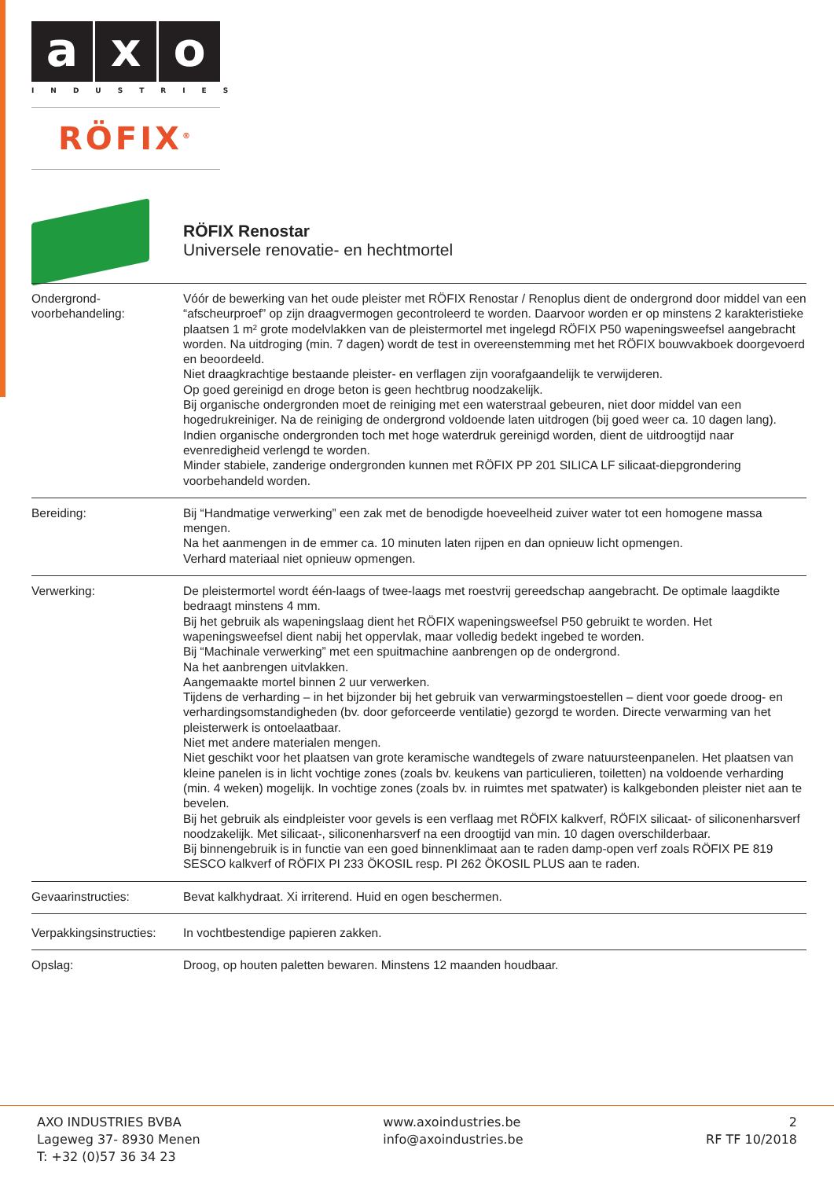a x o
INDUSTRIES
RÖFIX<sup>®</sup>
RÖFIX Renostar
Universele renovatie- en hechtmortel
| Ondergrond- voorbehandeling: | Vóór de bewerking van het oude pleister met RÖFIX Renostar / Renoplus dient de ondergrond door middel van een “afscheurproef” op zijn draagvermogen gecontroleerd te worden. Daarvoor worden er op minstens 2 karakteristieke plaatsen 1 m² grote modelvlakken van de pleistermortel met ingelegd RÖFIX P50 wapeningsweefsel aangebracht worden. Na uitdroging (min. 7 dagen) wordt de test in overeenstemming met het RÖFIX bouwvakboek doorgevoerd en beoordeeld. Niet draagkrachtige bestaande pleister- en verflagen zijn voorafgaandelijk te verwijderen. Op goed gereinigd en droge beton is geen hechtbrug noodzakelijk. Bij organische ondergronden moet de reiniging met een waterstraal gebeuren, niet door middel van een hogedrukreiniger. Na de reiniging de ondergrond voldoende laten uitdrogen (bij goed weer ca. 10 dagen lang). Indien organische ondergronden toch met hoge waterdruk gereinigd worden, dient de uitdroogtijd naar evenredigheid verlengd te worden. Minder stabiele, zanderige ondergronden kunnen met RÖFIX PP 201 SILICA LF silicaat-diepgrondering voorbehandeld worden. |
| Bereiding: | Bij “Handmatige verwerking” een zak met de benodigde hoeveelheid zuiver water tot een homogene massa mengen. Na het aanmengen in de emmer ca. 10 minuten laten rijpen en dan opnieuw licht opmengen. Verhard materiaal niet opnieuw opmengen. |
| Verwerking: | De pleistermortel wordt één-laags of twee-laags met roestvrij gereedschap aangebracht. De optimale laagdikte bedraagt minstens 4 mm. Bij het gebruik als wapeningslaag dient het RÖFIX wapeningsweefsel P50 gebruikt te worden. Het wapeningsweefsel dient nabij het oppervlak, maar volledig bedekt ingebed te worden. Bij “Machinale verwerking” met een spuitmachine aanbrengen op de ondergrond. Na het aanbrengen uitvlakken. Aangemaakte mortel binnen 2 uur verwerken. Tijdens de verharding – in het bijzonder bij het gebruik van verwarmingstoestellen – dient voor goede droog- en verhardingsomstandigheden (bv. door geforceerde ventilatie) gezorgd te worden. Directe verwarming van het pleisterwerk is ontoelaatbaar. Niet met andere materialen mengen. Niet geschikt voor het plaatsen van grote keramische wandtegels of zware natuursteenpanelen. Het plaatsen van kleine panelen is in licht vochtige zones (zoals bv. keukens van particulieren, toiletten) na voldoende verharding (min. 4 weken) mogelijk. In vochtige zones (zoals bv. in ruimtes met spatwater) is kalkgebonden pleister niet aan te bevelen. Bij het gebruik als eindpleister voor gevels is een verflaag met RÖFIX kalkverf, RÖFIX silicaat- of siliconenharsverf noodzakelijk. Met silicaat-, siliconenharsverf na een droogtijd van min. 10 dagen overschilderbaar. Bij binnengebruik is in functie van een goed binnenklimaat aan te raden damp-open verf zoals RÖFIX PE 819 SESCO kalkverf of RÖFIX PI 233 ÖKOSIL resp. PI 262 ÖKOSIL PLUS aan te raden. |
| Gevaarinstructies: | Bevat kalkhydraat. Xi irriterend. Huid en ogen beschermen. |
| Verpakkingsinstructies: | In vochtbestendige papieren zakken. |
| Opslag: | Droog, op houten paletten bewaren. Minstens 12 maanden houdbaar. |
AXO INDUSTRIES BVBA
Lageweg 37- 8930 Menen
T: +32 (0)57 36 34 23
www.axoindustries.be
info@axoindustries.be
2
RF TF 10/2018